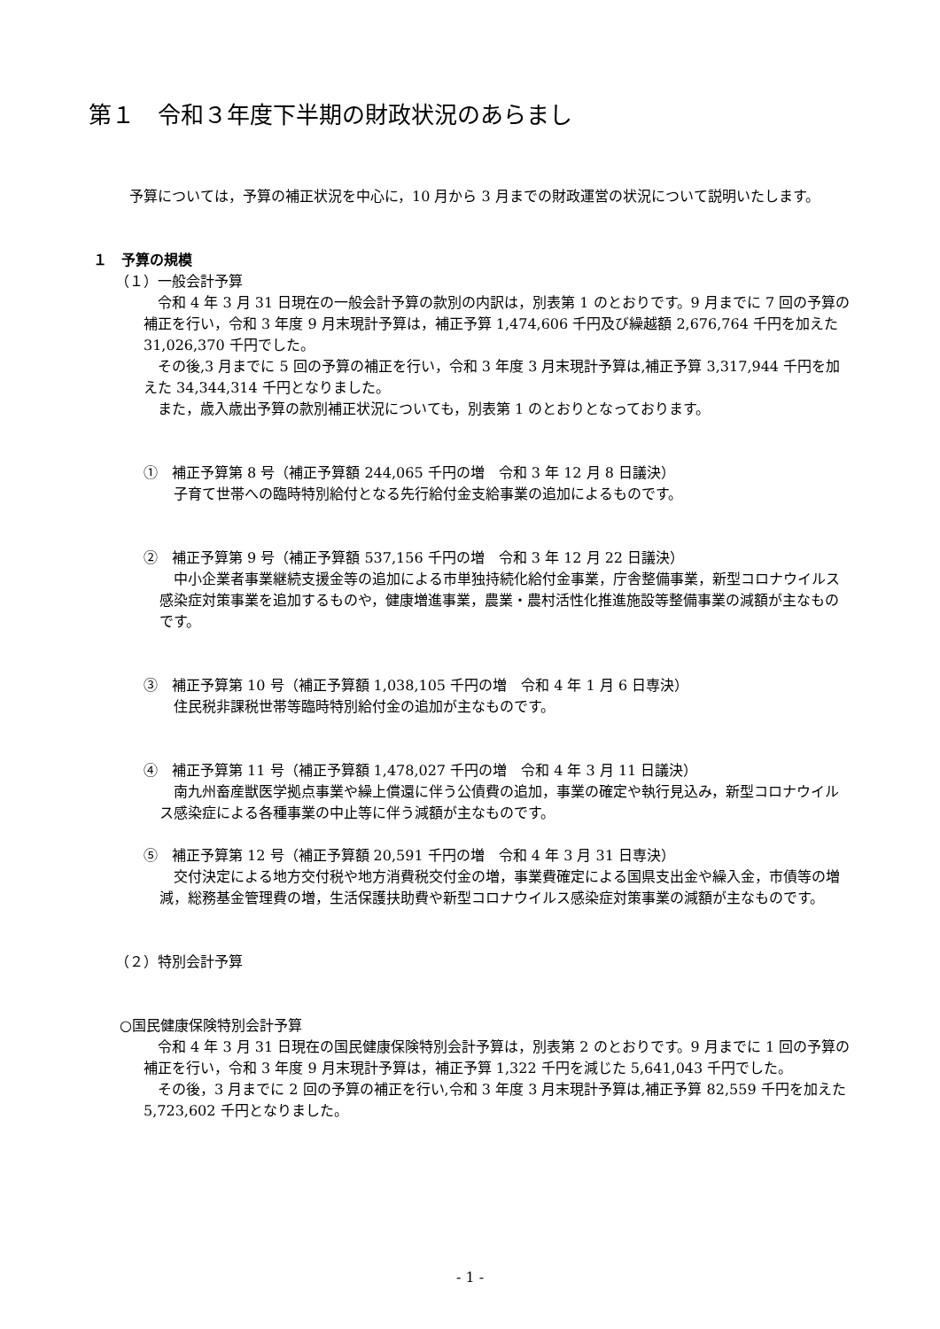第１　令和３年度下半期の財政状況のあらまし
　予算については，予算の補正状況を中心に，10 月から 3 月までの財政運営の状況について説明いたします。
１　予算の規模
（１）一般会計予算
　令和 4 年 3 月 31 日現在の一般会計予算の款別の内訳は，別表第 1 のとおりです。9 月までに 7 回の予算の補正を行い，令和 3 年度 9 月末現計予算は，補正予算 1,474,606 千円及び繰越額 2,676,764 千円を加えた 31,026,370 千円でした。
　その後,3 月までに 5 回の予算の補正を行い，令和 3 年度 3 月末現計予算は,補正予算 3,317,944 千円を加えた 34,344,314 千円となりました。
　また，歳入歳出予算の款別補正状況についても，別表第 1 のとおりとなっております。
①　補正予算第 8 号（補正予算額 244,065 千円の増　令和 3 年 12 月 8 日議決）
　子育て世帯への臨時特別給付となる先行給付金支給事業の追加によるものです。
②　補正予算第 9 号（補正予算額 537,156 千円の増　令和 3 年 12 月 22 日議決）
　中小企業者事業継続支援金等の追加による市単独持続化給付金事業，庁舎整備事業，新型コロナウイルス感染症対策事業を追加するものや，健康増進事業，農業・農村活性化推進施設等整備事業の減額が主なものです。
③　補正予算第 10 号（補正予算額 1,038,105 千円の増　令和 4 年 1 月 6 日専決）
　住民税非課税世帯等臨時特別給付金の追加が主なものです。
④　補正予算第 11 号（補正予算額 1,478,027 千円の増　令和 4 年 3 月 11 日議決）
　南九州畜産獣医学拠点事業や繰上償還に伴う公債費の追加，事業の確定や執行見込み，新型コロナウイルス感染症による各種事業の中止等に伴う減額が主なものです。
⑤　補正予算第 12 号（補正予算額 20,591 千円の増　令和 4 年 3 月 31 日専決）
　交付決定による地方交付税や地方消費税交付金の増，事業費確定による国県支出金や繰入金，市債等の増減，総務基金管理費の増，生活保護扶助費や新型コロナウイルス感染症対策事業の減額が主なものです。
（２）特別会計予算
○国民健康保険特別会計予算
　令和 4 年 3 月 31 日現在の国民健康保険特別会計予算は，別表第 2 のとおりです。9 月までに 1 回の予算の補正を行い，令和 3 年度 9 月末現計予算は，補正予算 1,322 千円を減じた 5,641,043 千円でした。
　その後，3 月までに 2 回の予算の補正を行い,令和 3 年度 3 月末現計予算は,補正予算 82,559 千円を加えた 5,723,602 千円となりました。
- 1 -